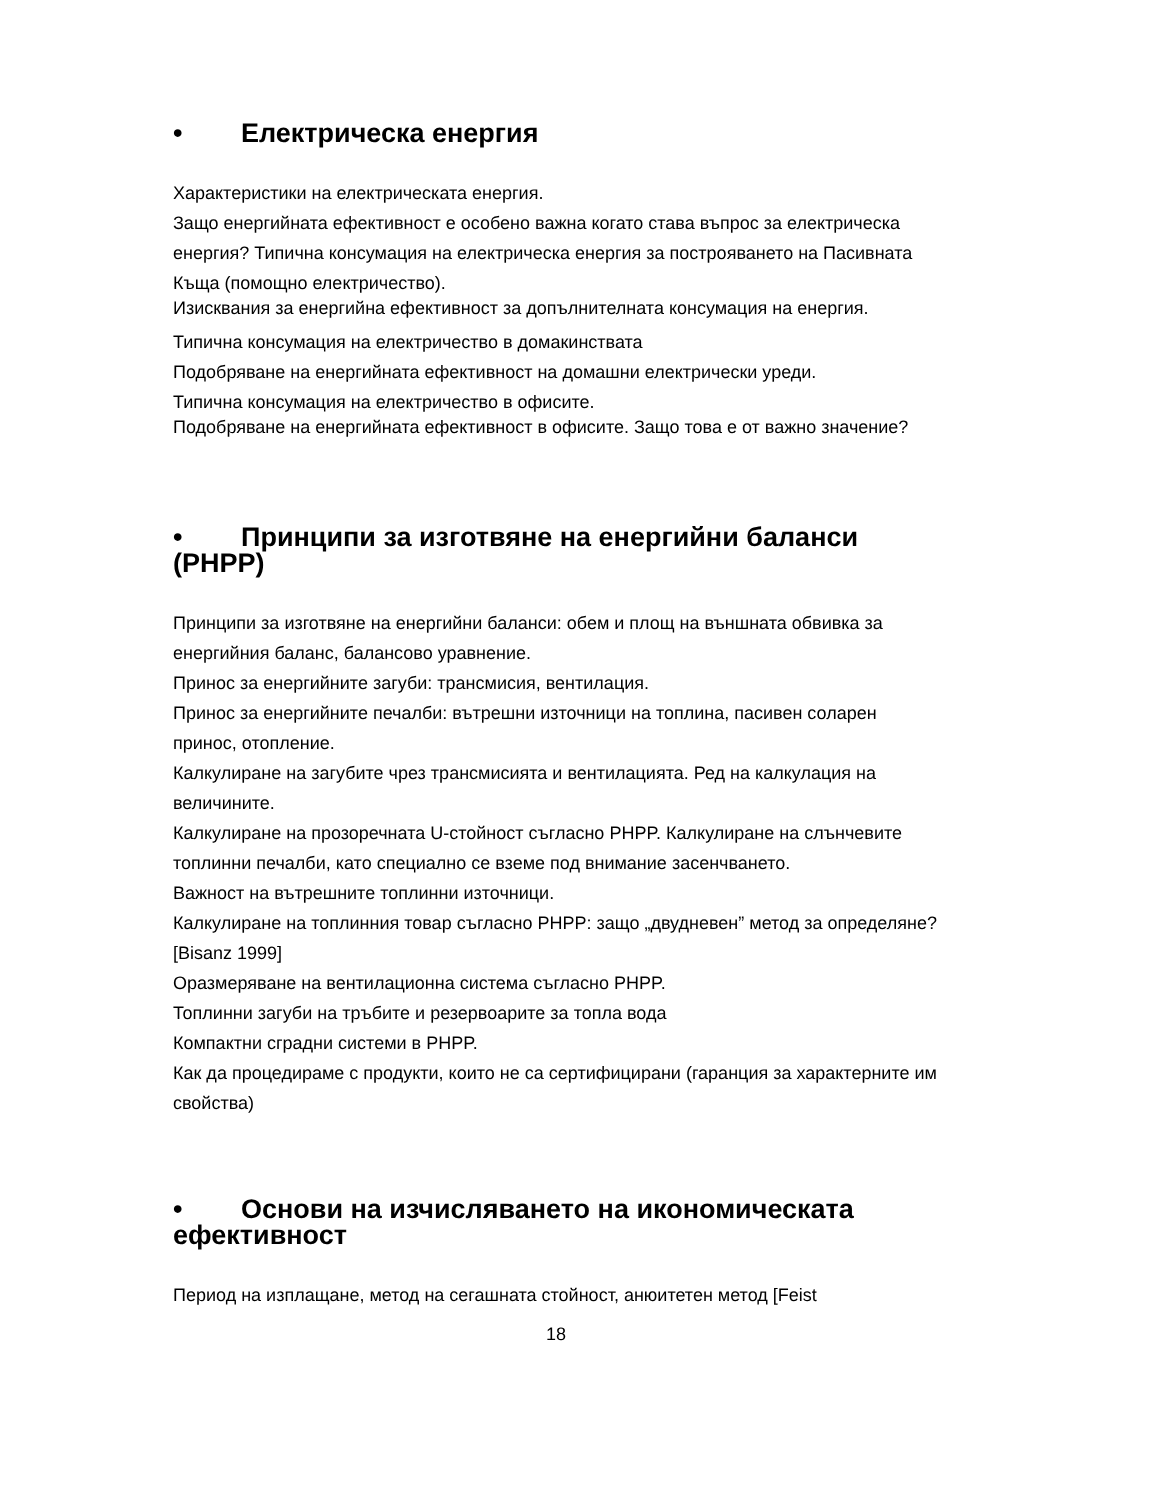• Електрическа енергия
Характеристики на електрическата енергия.
Защо енергийната ефективност е особено важна когато става въпрос за електрическа енергия? Типична консумация на електрическа енергия за построяването на Пасивната Къща (помощно електричество).
Изисквания за енергийна ефективност за допълнителната консумация на енергия.
Типична консумация на електричество в домакинствата
Подобряване на енергийната ефективност на домашни електрически уреди.
Типична консумация на електричество в офисите.
Подобряване на енергийната ефективност в офисите. Защо това е от важно значение?
• Принципи за изготвяне на енергийни баланси (PHPP)
Принципи за изготвяне на енергийни баланси: обем и площ на външната обвивка за енергийния баланс, балансово уравнение.
Принос за енергийните загуби: трансмисия, вентилация.
Принос за енергийните печалби: вътрешни източници на топлина, пасивен соларен принос, отопление.
Калкулиране на загубите чрез трансмисията и вентилацията. Ред на калкулация на величините.
Калкулиране на прозоречната U-стойност съгласно PHPP. Калкулиране на слънчевите топлинни печалби, като специално се вземе под внимание засенчването.
Важност на вътрешните топлинни източници.
Калкулиране на топлинния товар съгласно PHPP: защо „двудневен” метод за определяне? [Bisanz 1999]
Оразмеряване на вентилационна система съгласно PHPP.
Топлинни загуби на тръбите и резервоарите за топла вода
Компактни сградни системи в PHPP.
Как да процедираме с продукти, които не са сертифицирани (гаранция за характерните им свойства)
• Основи на изчисляването на икономическата ефективност
Период на изплащане, метод на сегашната стойност, анюитетен метод [Feist
18